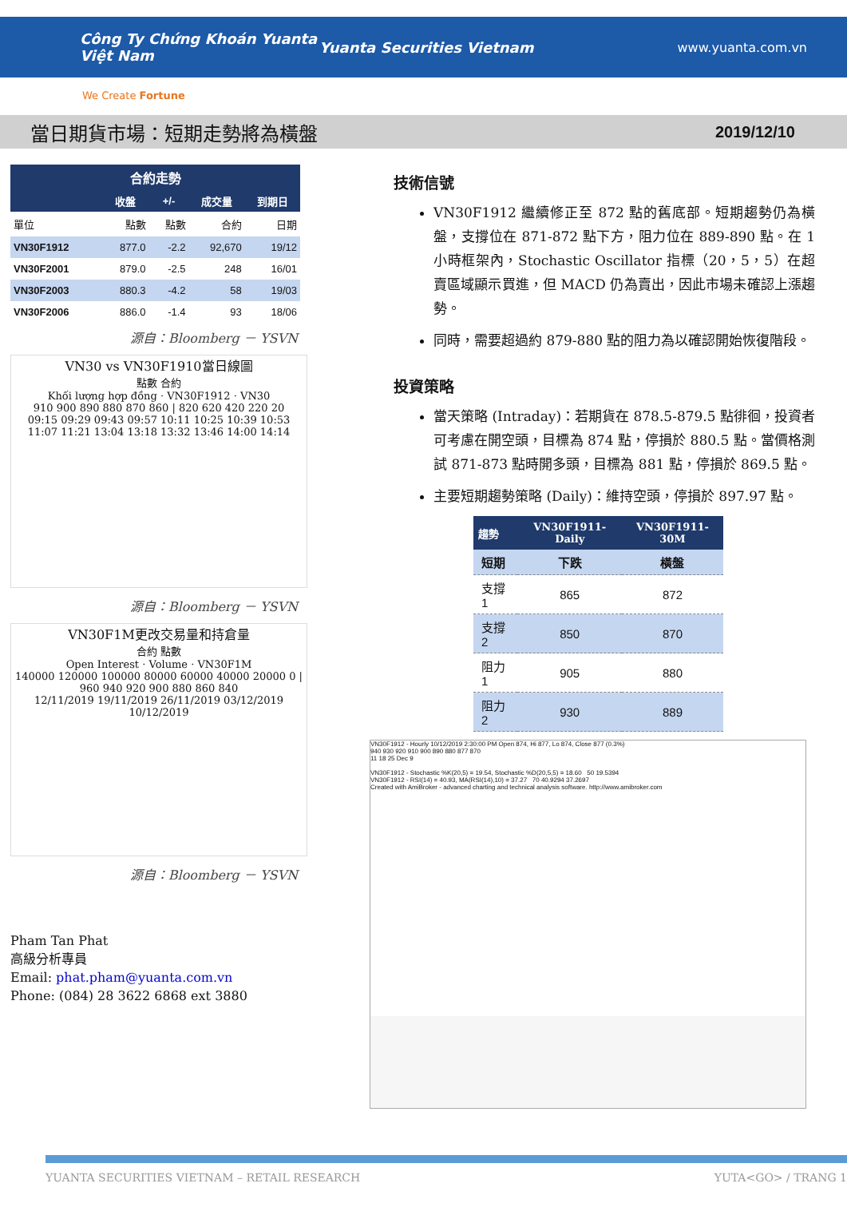Công Ty Chứng Khoán Yuanta Việt Nam Yuanta Securities Vietnam www.yuanta.com.vn
We Create Fortune
當日期貨市場：短期走勢將為橫盤 2019/12/10
| 合約走勢 | | | | |
| --- | --- | --- | --- | --- |
| | 收盤 | +/- | 成交量 | 到期日 |
| 單位 | 點數 | 點數 | 合約 | 日期 |
| VN30F1912 | 877.0 | -2.2 | 92,670 | 19/12 |
| VN30F2001 | 879.0 | -2.5 | 248 | 16/01 |
| VN30F2003 | 880.3 | -4.2 | 58 | 19/03 |
| VN30F2006 | 886.0 | -1.4 | 93 | 18/06 |
源自：Bloomberg － YSVN
VN30 vs VN30F1910當日線圖
點數 合約
Khối lượng hợp đồng · VN30F1912 · VN30
910 900 890 880 870 860 | 820 620 420 220 20
09:15 09:29 09:43 09:57 10:11 10:25 10:39 10:53 11:07 11:21 13:04 13:18 13:32 13:46 14:00 14:14
源自：Bloomberg － YSVN
VN30F1M更改交易量和持倉量
合約 點數
Open Interest · Volume · VN30F1M
140000 120000 100000 80000 60000 40000 20000 0 | 960 940 920 900 880 860 840
12/11/2019 19/11/2019 26/11/2019 03/12/2019 10/12/2019
源自：Bloomberg － YSVN
Pham Tan Phat
高級分析專員
Email: phat.pham@yuanta.com.vn
Phone: (084) 28 3622 6868 ext 3880
技術信號
VN30F1912 繼續修正至 872 點的舊底部。短期趨勢仍為橫盤，支撐位在 871-872 點下方，阻力位在 889-890 點。在 1 小時框架內，Stochastic Oscillator 指標（20，5，5）在超賣區域顯示買進，但 MACD 仍為賣出，因此市場未確認上漲趨勢。
同時，需要超過約 879-880 點的阻力為以確認開始恢復階段。
投資策略
當天策略 (Intraday)：若期貨在 878.5-879.5 點徘徊，投資者可考慮在開空頭，目標為 874 點，停損於 880.5 點。當價格測試 871-873 點時開多頭，目標為 881 點，停損於 869.5 點。
主要短期趨勢策略 (Daily)：維持空頭，停損於 897.97 點。
| 趨勢 | VN30F1911-Daily | VN30F1911-30M |
| --- | --- | --- |
| 短期 | 下跌 | 橫盤 |
| 支撐 1 | 865 | 872 |
| 支撐 2 | 850 | 870 |
| 阻力 1 | 905 | 880 |
| 阻力 2 | 930 | 889 |
VN30F1912 - Hourly 10/12/2019 2:30:00 PM Open 874, Hi 877, Lo 874, Close 877 (0.3%)
940 930 920 910 900 890 880 877 870
11 18 25 Dec 9
VN30F1912 - Stochastic %K(20,5) = 19.54, Stochastic %D(20,5,5) = 18.60 50 19.5394
VN30F1912 - RSI(14) = 40.93, MA(RSI(14),10) = 37.27 70 40.9294 37.2697
Created with AmiBroker - advanced charting and technical analysis software. http://www.amibroker.com
YUANTA SECURITIES VIETNAM – RETAIL RESEARCH YUTA<GO> / TRANG 1